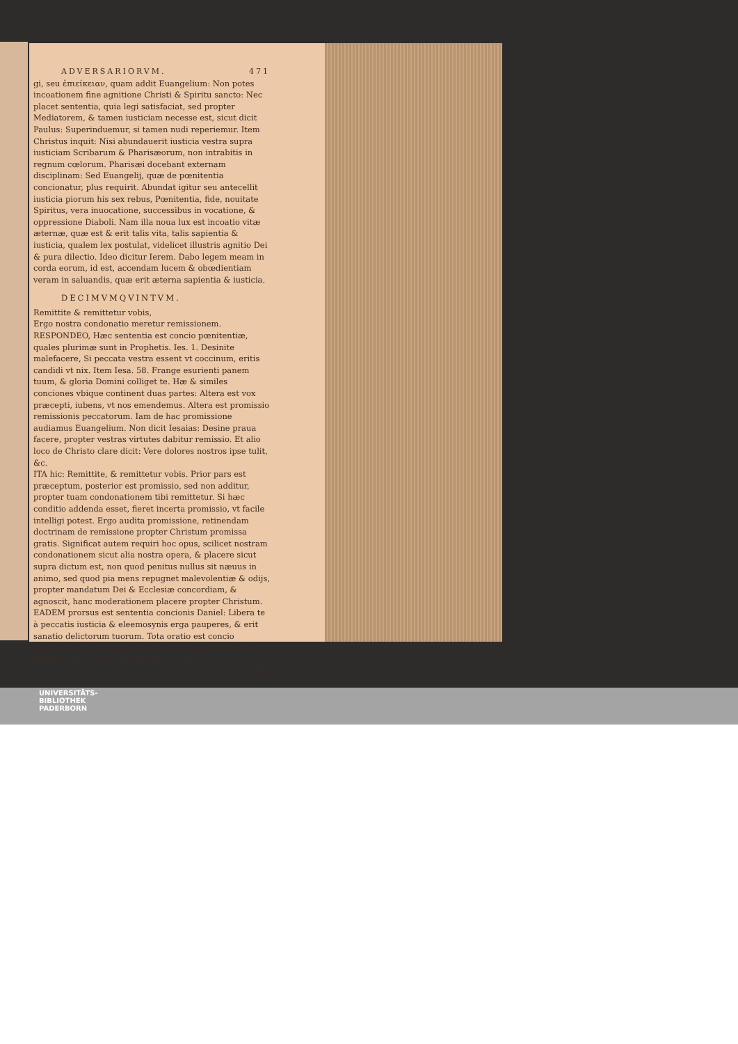ADVERSARIORVM. 471
gi, seu ἐπιείκειαν, quam addit Euangelium: Non potes incoationem fine agnitione Christi & Spiritu sancto: Nec placet sententia, quia legi satisfaciat, sed propter Mediatorem, & tamen iusticiam necesse est, sicut dicit Paulus: Superinduemur, si tamen nudi reperiemur. Item Christus inquit: Nisi abundauerit iusticia vestra supra iusticiam Scribarum & Pharisæorum, non intrabitis in regnum cœlorum. Pharisæi docebant externam disciplinam: Sed Euangelij, quæ de pœnitentia concionatur, plus requirit. Abundat igitur seu antecellit iusticia piorum his sex rebus, Pœnitentia, fide, nouitate Spiritus, vera inuocatione, successibus in vocatione, & oppressione Diaboli. Nam illa noua lux est incoatio vitæ æternæ, quæ est & erit talis vita, talis sapientia & iusticia, qualem lex postulat, videlicet illustris agnitio Dei & pura dilectio. Ideo dicitur Ierem. Dabo legem meam in corda eorum, id est, accendam lucem & obœdientiam veram in saluandis, quæ erit æterna sapientia & iusticia.
DECIMVMQVINTVM.
Remittite & remittetur vobis,
Ergo nostra condonatio meretur remissionem.
RESPONDEO, Hæc sententia est concio pœnitentiæ, quales plurimæ sunt in Prophetis. Ies. 1. Desinite malefacere, Si peccata vestra essent vt coccinum, eritis candidi vt nix. Item Iesa. 58. Frange esurienti panem tuum, & gloria Domini colliget te. Hæ & similes conciones vbique continent duas partes: Altera est vox præcepti, iubens, vt nos emendemus. Altera est promissio remissionis peccatorum. Iam de hac promissione audiamus Euangelium. Non dicit Iesaias: Desine praua facere, propter vestras virtutes dabitur remissio. Et alio loco de Christo clare dicit: Vere dolores nostros ipse tulit, &c.
ITA hic: Remittite, & remittetur vobis. Prior pars est præceptum, posterior est promissio, sed non additur, propter tuam condonationem tibi remittetur. Si hæc conditio addenda esset, fieret incerta promissio, vt facile intelligi potest. Ergo audita promissione, retinendam doctrinam de remissione propter Christum promissa gratis. Significat autem requiri hoc opus, scilicet nostram condonationem sicut alia nostra opera, & placere sicut supra dictum est, non quod penitus nullus sit næuus in animo, sed quod pia mens repugnet malevolentiæ & odijs, propter mandatum Dei & Ecclesiæ concordiam, & agnoscit, hanc moderationem placere propter Christum.
EADEM prorsus est sententia concionis Daniel: Libera te à peccatis iusticia & eleemosynis erga pauperes, & erit sanatio delictorum tuorum. Tota oratio est concio pœnitentiæ, in qua prior pars postulat emendationem, & loquitur non de solis eleemosynis, sed de
tota
UNIVERSITÄTS-
BIBLIOTHEK
PADERBORN